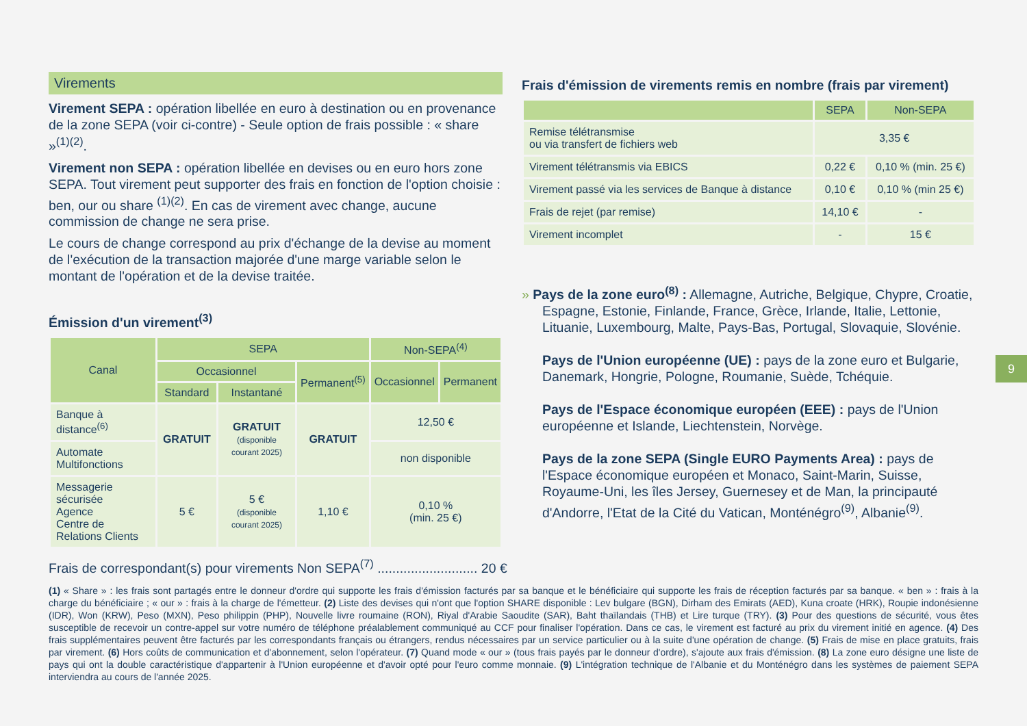Virements
Virement SEPA : opération libellée en euro à destination ou en provenance de la zone SEPA (voir ci-contre) - Seule option de frais possible : « share »<sup>(1)(2)</sup>.
Virement non SEPA : opération libellée en devises ou en euro hors zone SEPA. Tout virement peut supporter des frais en fonction de l'option choisie : ben, our ou share <sup>(1)(2)</sup>. En cas de virement avec change, aucune commission de change ne sera prise.
Le cours de change correspond au prix d'échange de la devise au moment de l'exécution de la transaction majorée d'une marge variable selon le montant de l'opération et de la devise traitée.
Émission d'un virement<sup>(3)</sup>
| Canal | SEPA | | | Non-SEPA<sup>(4)</sup> | |
| --- | --- | --- | --- | --- | --- |
| | Occasionnel | | Permanent<sup>(5)</sup> | Occasionnel | Permanent |
| | Standard | Instantané | | | |
| Banque à distance<sup>(6)</sup> | GRATUIT | GRATUIT (disponible courant 2025) | GRATUIT | 12,50 € | |
| Automate Multifonctions | | | | non disponible | |
| Messagerie sécurisée Agence Centre de Relations Clients | 5 € | 5 € (disponible courant 2025) | 1,10 € | 0,10 % (min. 25 €) | |
Frais d'émission de virements remis en nombre (frais par virement)
| | SEPA | Non-SEPA |
| --- | --- | --- |
| Remise télétransmise ou via transfert de fichiers web | 3,35 € | |
| Virement télétransmis via EBICS | 0,22 € | 0,10 % (min. 25 €) |
| Virement passé via les services de Banque à distance | 0,10 € | 0,10 % (min 25 €) |
| Frais de rejet (par remise) | 14,10 € | - |
| Virement incomplet | - | 15 € |
» Pays de la zone euro<sup>(8)</sup> : Allemagne, Autriche, Belgique, Chypre, Croatie, Espagne, Estonie, Finlande, France, Grèce, Irlande, Italie, Lettonie, Lituanie, Luxembourg, Malte, Pays-Bas, Portugal, Slovaquie, Slovénie.
Pays de l'Union européenne (UE) : pays de la zone euro et Bulgarie, Danemark, Hongrie, Pologne, Roumanie, Suède, Tchéquie.
Pays de l'Espace économique européen (EEE) : pays de l'Union européenne et Islande, Liechtenstein, Norvège.
Pays de la zone SEPA (Single EURO Payments Area) : pays de l'Espace économique européen et Monaco, Saint-Marin, Suisse, Royaume-Uni, les îles Jersey, Guernesey et de Man, la principauté d'Andorre, l'Etat de la Cité du Vatican, Monténégro<sup>(9)</sup>, Albanie<sup>(9)</sup>.
9
Frais de correspondant(s) pour virements Non SEPA<sup>(7)</sup> ........................... 20 €
(1) « Share » : les frais sont partagés entre le donneur d'ordre qui supporte les frais d'émission facturés par sa banque et le bénéficiaire qui supporte les frais de réception facturés par sa banque. « ben » : frais à la charge du bénéficiaire ; « our » : frais à la charge de l'émetteur. (2) Liste des devises qui n'ont que l'option SHARE disponible : Lev bulgare (BGN), Dirham des Emirats (AED), Kuna croate (HRK), Roupie indonésienne (IDR), Won (KRW), Peso (MXN), Peso philippin (PHP), Nouvelle livre roumaine (RON), Riyal d'Arabie Saoudite (SAR), Baht thaïlandais (THB) et Lire turque (TRY). (3) Pour des questions de sécurité, vous êtes susceptible de recevoir un contre-appel sur votre numéro de téléphone préalablement communiqué au CCF pour finaliser l'opération. Dans ce cas, le virement est facturé au prix du virement initié en agence. (4) Des frais supplémentaires peuvent être facturés par les correspondants français ou étrangers, rendus nécessaires par un service particulier ou à la suite d'une opération de change. (5) Frais de mise en place gratuits, frais par virement. (6) Hors coûts de communication et d'abonnement, selon l'opérateur. (7) Quand mode « our » (tous frais payés par le donneur d'ordre), s'ajoute aux frais d'émission. (8) La zone euro désigne une liste de pays qui ont la double caractéristique d'appartenir à l'Union européenne et d'avoir opté pour l'euro comme monnaie. (9) L'intégration technique de l'Albanie et du Monténégro dans les systèmes de paiement SEPA interviendra au cours de l'année 2025.